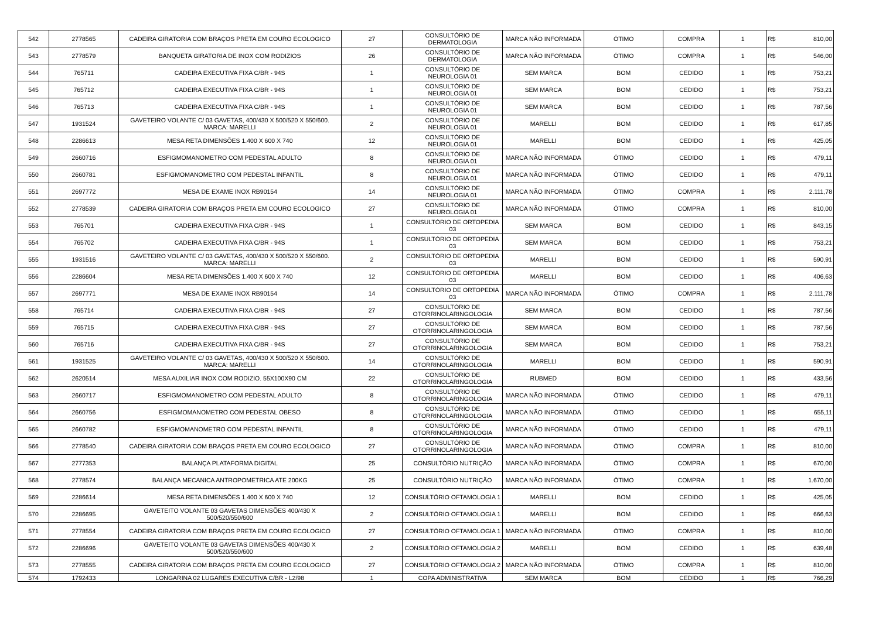| 542 | 2778565 | CADEIRA GIRATORIA COM BRAÇOS PRETA EM COURO ECOLOGICO | 27 | CONSULTÓRIO DE DERMATOLOGIA | MARCA NÃO INFORMADA | ÓTIMO | COMPRA | 1 | R$ | 810,00 |
| 543 | 2778579 | BANQUETA GIRATORIA DE INOX COM RODIZIOS | 26 | CONSULTÓRIO DE DERMATOLOGIA | MARCA NÃO INFORMADA | ÓTIMO | COMPRA | 1 | R$ | 546,00 |
| 544 | 765711 | CADEIRA EXECUTIVA FIXA C/BR - 94S | 1 | CONSULTÓRIO DE NEUROLOGIA 01 | SEM MARCA | BOM | CEDIDO | 1 | R$ | 753,21 |
| 545 | 765712 | CADEIRA EXECUTIVA FIXA C/BR - 94S | 1 | CONSULTÓRIO DE NEUROLOGIA 01 | SEM MARCA | BOM | CEDIDO | 1 | R$ | 753,21 |
| 546 | 765713 | CADEIRA EXECUTIVA FIXA C/BR - 94S | 1 | CONSULTÓRIO DE NEUROLOGIA 01 | SEM MARCA | BOM | CEDIDO | 1 | R$ | 787,56 |
| 547 | 1931524 | GAVETEIRO VOLANTE C/ 03 GAVETAS, 400/430 X 500/520 X 550/600. MARCA: MARELLI | 2 | CONSULTÓRIO DE NEUROLOGIA 01 | MARELLI | BOM | CEDIDO | 1 | R$ | 617,85 |
| 548 | 2286613 | MESA RETA DIMENSÕES 1.400 X 600 X 740 | 12 | CONSULTÓRIO DE NEUROLOGIA 01 | MARELLI | BOM | CEDIDO | 1 | R$ | 425,05 |
| 549 | 2660716 | ESFIGMOMANOMETRO COM PEDESTAL ADULTO | 8 | CONSULTÓRIO DE NEUROLOGIA 01 | MARCA NÃO INFORMADA | ÓTIMO | CEDIDO | 1 | R$ | 479,11 |
| 550 | 2660781 | ESFIGMOMANOMETRO COM PEDESTAL INFANTIL | 8 | CONSULTÓRIO DE NEUROLOGIA 01 | MARCA NÃO INFORMADA | ÓTIMO | CEDIDO | 1 | R$ | 479,11 |
| 551 | 2697772 | MESA DE EXAME INOX RB90154 | 14 | CONSULTÓRIO DE NEUROLOGIA 01 | MARCA NÃO INFORMADA | ÓTIMO | COMPRA | 1 | R$ | 2.111,78 |
| 552 | 2778539 | CADEIRA GIRATORIA COM BRAÇOS PRETA EM COURO ECOLOGICO | 27 | CONSULTÓRIO DE NEUROLOGIA 01 | MARCA NÃO INFORMADA | ÓTIMO | COMPRA | 1 | R$ | 810,00 |
| 553 | 765701 | CADEIRA EXECUTIVA FIXA C/BR - 94S | 1 | CONSULTÓRIO DE ORTOPEDIA 03 | SEM MARCA | BOM | CEDIDO | 1 | R$ | 843,15 |
| 554 | 765702 | CADEIRA EXECUTIVA FIXA C/BR - 94S | 1 | CONSULTÓRIO DE ORTOPEDIA 03 | SEM MARCA | BOM | CEDIDO | 1 | R$ | 753,21 |
| 555 | 1931516 | GAVETEIRO VOLANTE C/ 03 GAVETAS, 400/430 X 500/520 X 550/600. MARCA: MARELLI | 2 | CONSULTÓRIO DE ORTOPEDIA 03 | MARELLI | BOM | CEDIDO | 1 | R$ | 590,91 |
| 556 | 2286604 | MESA RETA DIMENSÕES 1.400 X 600 X 740 | 12 | CONSULTÓRIO DE ORTOPEDIA 03 | MARELLI | BOM | CEDIDO | 1 | R$ | 406,63 |
| 557 | 2697771 | MESA DE EXAME INOX RB90154 | 14 | CONSULTÓRIO DE ORTOPEDIA 03 | MARCA NÃO INFORMADA | ÓTIMO | COMPRA | 1 | R$ | 2.111,78 |
| 558 | 765714 | CADEIRA EXECUTIVA FIXA C/BR - 94S | 27 | CONSULTÓRIO DE OTORRINOLARINGOLOGIA | SEM MARCA | BOM | CEDIDO | 1 | R$ | 787,56 |
| 559 | 765715 | CADEIRA EXECUTIVA FIXA C/BR - 94S | 27 | CONSULTÓRIO DE OTORRINOLARINGOLOGIA | SEM MARCA | BOM | CEDIDO | 1 | R$ | 787,56 |
| 560 | 765716 | CADEIRA EXECUTIVA FIXA C/BR - 94S | 27 | CONSULTÓRIO DE OTORRINOLARINGOLOGIA | SEM MARCA | BOM | CEDIDO | 1 | R$ | 753,21 |
| 561 | 1931525 | GAVETEIRO VOLANTE C/ 03 GAVETAS, 400/430 X 500/520 X 550/600. MARCA: MARELLI | 14 | CONSULTÓRIO DE OTORRINOLARINGOLOGIA | MARELLI | BOM | CEDIDO | 1 | R$ | 590,91 |
| 562 | 2620514 | MESA AUXILIAR INOX COM RODIZIO. 55X100X90 CM | 22 | CONSULTÓRIO DE OTORRINOLARINGOLOGIA | RUBMED | BOM | CEDIDO | 1 | R$ | 433,56 |
| 563 | 2660717 | ESFIGMOMANOMETRO COM PEDESTAL ADULTO | 8 | CONSULTÓRIO DE OTORRINOLARINGOLOGIA | MARCA NÃO INFORMADA | ÓTIMO | CEDIDO | 1 | R$ | 479,11 |
| 564 | 2660756 | ESFIGMOMANOMETRO COM PEDESTAL OBESO | 8 | CONSULTÓRIO DE OTORRINOLARINGOLOGIA | MARCA NÃO INFORMADA | ÓTIMO | CEDIDO | 1 | R$ | 655,11 |
| 565 | 2660782 | ESFIGMOMANOMETRO COM PEDESTAL INFANTIL | 8 | CONSULTÓRIO DE OTORRINOLARINGOLOGIA | MARCA NÃO INFORMADA | ÓTIMO | CEDIDO | 1 | R$ | 479,11 |
| 566 | 2778540 | CADEIRA GIRATORIA COM BRAÇOS PRETA EM COURO ECOLOGICO | 27 | CONSULTÓRIO DE OTORRINOLARINGOLOGIA | MARCA NÃO INFORMADA | ÓTIMO | COMPRA | 1 | R$ | 810,00 |
| 567 | 2777353 | BALANÇA PLATAFORMA DIGITAL | 25 | CONSULTÓRIO NUTRIÇÃO | MARCA NÃO INFORMADA | ÓTIMO | COMPRA | 1 | R$ | 670,00 |
| 568 | 2778574 | BALANÇA MECANICA ANTROPOMETRICA ATE 200KG | 25 | CONSULTÓRIO NUTRIÇÃO | MARCA NÃO INFORMADA | ÓTIMO | COMPRA | 1 | R$ | 1.670,00 |
| 569 | 2286614 | MESA RETA DIMENSÕES 1.400 X 600 X 740 | 12 | CONSULTÓRIO OFTAMOLOGIA 1 | MARELLI | BOM | CEDIDO | 1 | R$ | 425,05 |
| 570 | 2286695 | GAVETEITO VOLANTE 03 GAVETAS DIMENSÕES 400/430 X 500/520/550/600 | 2 | CONSULTÓRIO OFTAMOLOGIA 1 | MARELLI | BOM | CEDIDO | 1 | R$ | 666,63 |
| 571 | 2778554 | CADEIRA GIRATORIA COM BRAÇOS PRETA EM COURO ECOLOGICO | 27 | CONSULTÓRIO OFTAMOLOGIA 1 | MARCA NÃO INFORMADA | ÓTIMO | COMPRA | 1 | R$ | 810,00 |
| 572 | 2286696 | GAVETEITO VOLANTE 03 GAVETAS DIMENSÕES 400/430 X 500/520/550/600 | 2 | CONSULTÓRIO OFTAMOLOGIA 2 | MARELLI | BOM | CEDIDO | 1 | R$ | 639,48 |
| 573 | 2778555 | CADEIRA GIRATORIA COM BRAÇOS PRETA EM COURO ECOLOGICO | 27 | CONSULTÓRIO OFTAMOLOGIA 2 | MARCA NÃO INFORMADA | ÓTIMO | COMPRA | 1 | R$ | 810,00 |
| 574 | 1792433 | LONGARINA 02 LUGARES EXECUTIVA C/BR - L2/98 | 1 | COPA ADMINISTRATIVA | SEM MARCA | BOM | CEDIDO | 1 | R$ | 766,29 |